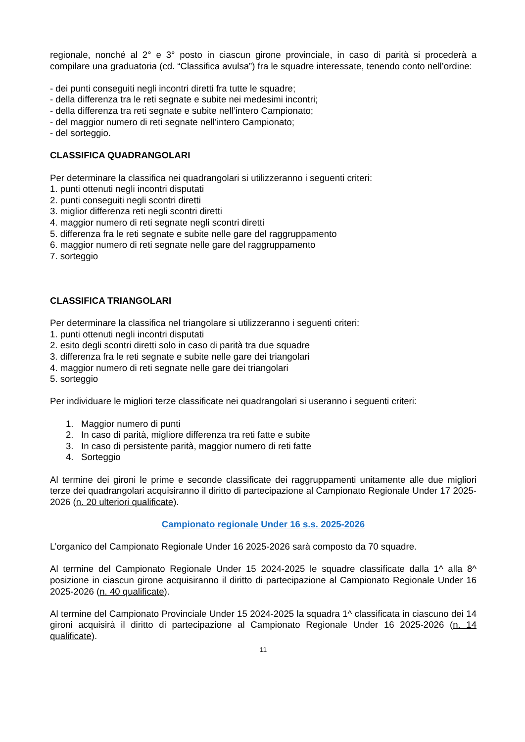regionale, nonché al 2° e 3° posto in ciascun girone provinciale, in caso di parità si procederà a compilare una graduatoria (cd. “Classifica avulsa”) fra le squadre interessate, tenendo conto nell’ordine:
- dei punti conseguiti negli incontri diretti fra tutte le squadre;
- della differenza tra le reti segnate e subite nei medesimi incontri;
- della differenza tra reti segnate e subite nell’intero Campionato;
- del maggior numero di reti segnate nell’intero Campionato;
- del sorteggio.
CLASSIFICA QUADRANGOLARI
Per determinare la classifica nei quadrangolari si utilizzeranno i seguenti criteri:
1. punti ottenuti negli incontri disputati
2. punti conseguiti negli scontri diretti
3. miglior differenza reti negli scontri diretti
4. maggior numero di reti segnate negli scontri diretti
5. differenza fra le reti segnate e subite nelle gare del raggruppamento
6. maggior numero di reti segnate nelle gare del raggruppamento
7. sorteggio
CLASSIFICA TRIANGOLARI
Per determinare la classifica nel triangolare si utilizzeranno i seguenti criteri:
1. punti ottenuti negli incontri disputati
2. esito degli scontri diretti solo in caso di parità tra due squadre
3. differenza fra le reti segnate e subite nelle gare dei triangolari
4. maggior numero di reti segnate nelle gare dei triangolari
5. sorteggio
Per individuare le migliori terze classificate nei quadrangolari si useranno i seguenti criteri:
1. Maggior numero di punti
2. In caso di parità, migliore differenza tra reti fatte e subite
3. In caso di persistente parità, maggior numero di reti fatte
4. Sorteggio
Al termine dei gironi le prime e seconde classificate dei raggruppamenti unitamente alle due migliori terze dei quadrangolari acquisiranno il diritto di partecipazione al Campionato Regionale Under 17 2025-2026 (n. 20 ulteriori qualificate).
Campionato regionale Under 16 s.s. 2025-2026
L’organico del Campionato Regionale Under 16 2025-2026 sarà composto da 70 squadre.
Al termine del Campionato Regionale Under 15 2024-2025 le squadre classificate dalla 1^ alla 8^ posizione in ciascun girone acquisiranno il diritto di partecipazione al Campionato Regionale Under 16 2025-2026 (n. 40 qualificate).
Al termine del Campionato Provinciale Under 15 2024-2025 la squadra 1^ classificata in ciascuno dei 14 gironi acquisirà il diritto di partecipazione al Campionato Regionale Under 16 2025-2026 (n. 14 qualificate).
11